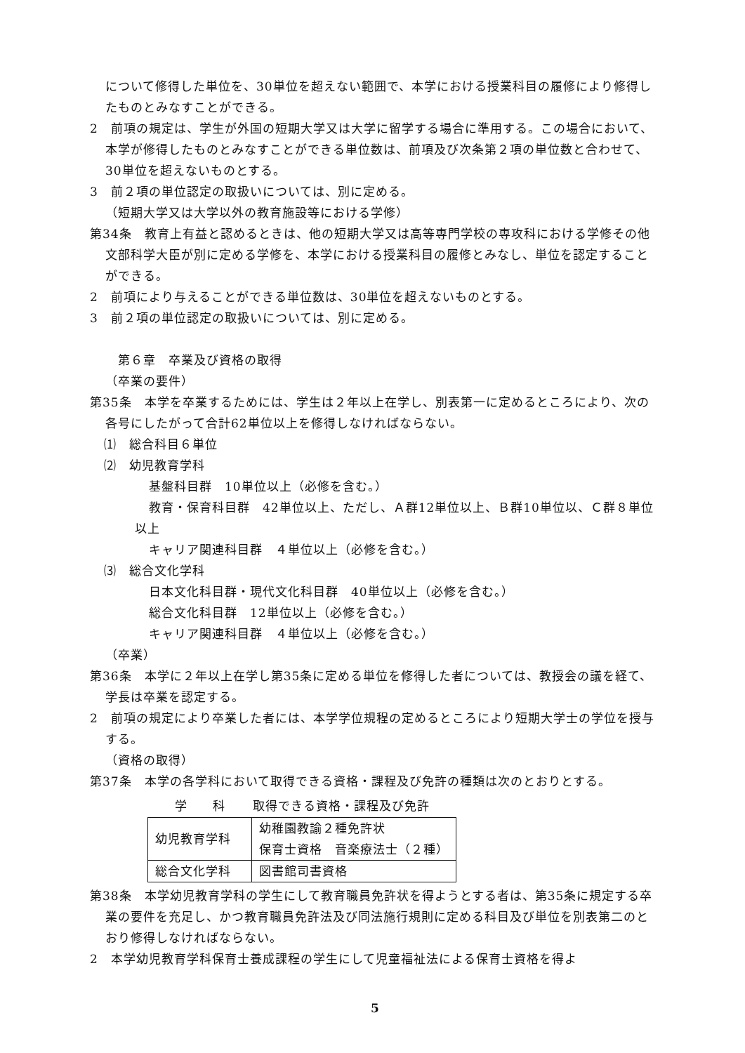について修得した単位を、30単位を超えない範囲で、本学における授業科目の履修により修得したものとみなすことができる。
2　前項の規定は、学生が外国の短期大学又は大学に留学する場合に準用する。この場合において、本学が修得したものとみなすことができる単位数は、前項及び次条第２項の単位数と合わせて、30単位を超えないものとする。
3　前２項の単位認定の取扱いについては、別に定める。
（短期大学又は大学以外の教育施設等における学修）
第34条　教育上有益と認めるときは、他の短期大学又は高等専門学校の専攻科における学修その他文部科学大臣が別に定める学修を、本学における授業科目の履修とみなし、単位を認定することができる。
2　前項により与えることができる単位数は、30単位を超えないものとする。
3　前２項の単位認定の取扱いについては、別に定める。
第６章　卒業及び資格の取得
（卒業の要件）
第35条　本学を卒業するためには、学生は２年以上在学し、別表第一に定めるところにより、次の各号にしたがって合計62単位以上を修得しなければならない。
⑴　総合科目６単位
⑵　幼児教育学科
基盤科目群　10単位以上（必修を含む。）
教育・保育科目群　42単位以上、ただし、Ａ群12単位以上、Ｂ群10単位以、Ｃ群８単位以上
キャリア関連科目群　４単位以上（必修を含む。）
⑶　総合文化学科
日本文化科目群・現代文化科目群　40単位以上（必修を含む。）
総合文化科目群　12単位以上（必修を含む。）
キャリア関連科目群　４単位以上（必修を含む。）
（卒業）
第36条　本学に２年以上在学し第35条に定める単位を修得した者については、教授会の議を経て、学長は卒業を認定する。
2　前項の規定により卒業した者には、本学学位規程の定めるところにより短期大学士の学位を授与する。
（資格の取得）
第37条　本学の各学科において取得できる資格・課程及び免許の種類は次のとおりとする。
| 学 科 | 取得できる資格・課程及び免許 |
| --- | --- |
| 幼児教育学科 | 幼稚園教諭２種免許状 保育士資格 音楽療法士（２種） |
| 総合文化学科 | 図書館司書資格 |
第38条　本学幼児教育学科の学生にして教育職員免許状を得ようとする者は、第35条に規定する卒業の要件を充足し、かつ教育職員免許法及び同法施行規則に定める科目及び単位を別表第二のとおり修得しなければならない。
2　本学幼児教育学科保育士養成課程の学生にして児童福祉法による保育士資格を得よ
5